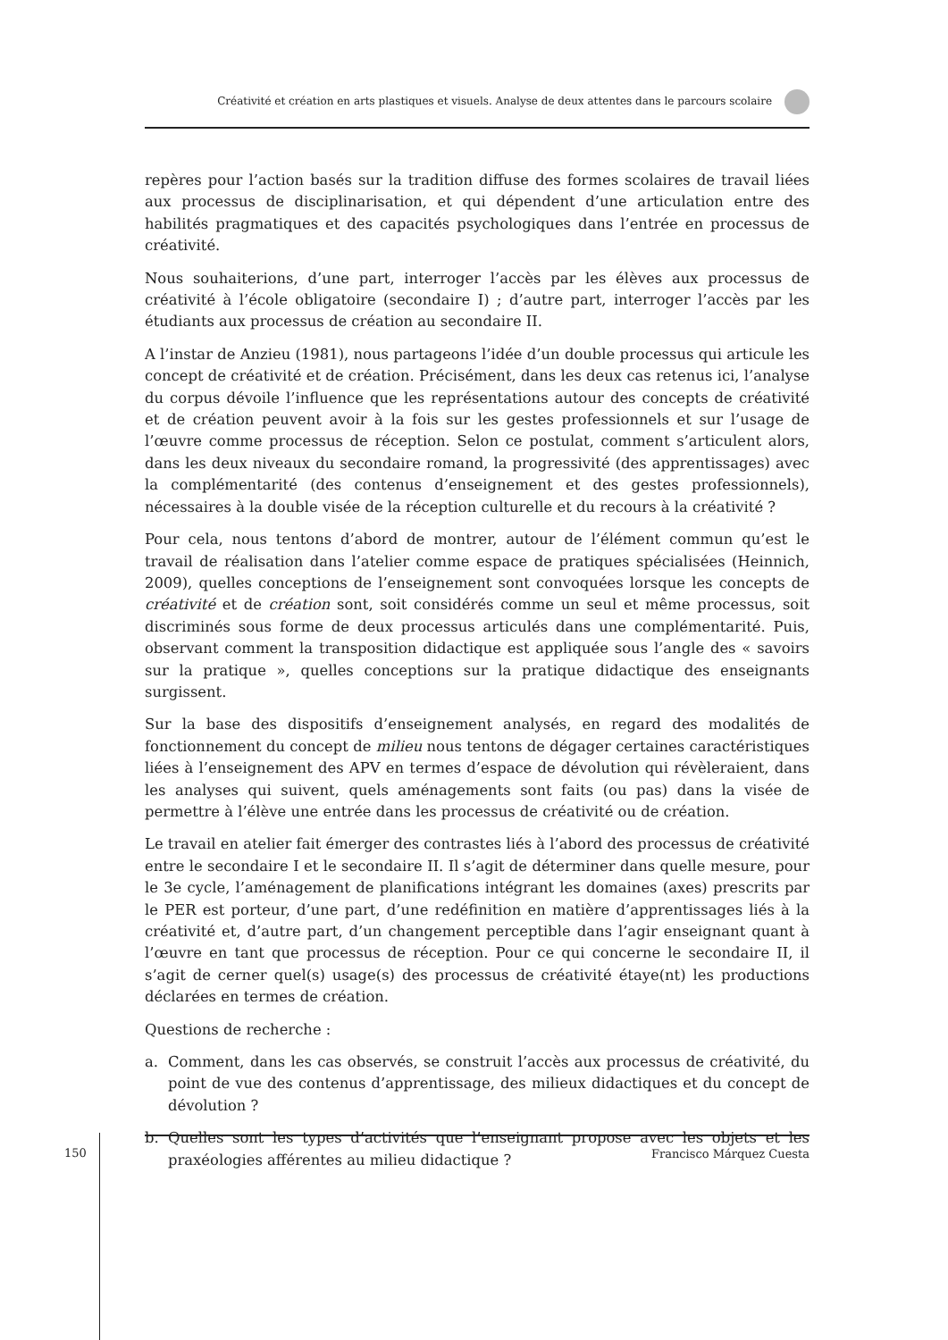Créativité et création en arts plastiques et visuels. Analyse de deux attentes dans le parcours scolaire
repères pour l’action basés sur la tradition diffuse des formes scolaires de travail liées aux processus de disciplinarisation, et qui dépendent d’une articulation entre des habilités pragmatiques et des capacités psychologiques dans l’entrée en processus de créativité.
Nous souhaiterions, d’une part, interroger l’accès par les élèves aux processus de créativité à l’école obligatoire (secondaire I) ; d’autre part, interroger l’accès par les étudiants aux processus de création au secondaire II.
A l’instar de Anzieu (1981), nous partageons l’idée d’un double processus qui articule les concept de créativité et de création. Précisément, dans les deux cas retenus ici, l’analyse du corpus dévoile l’influence que les représentations autour des concepts de créativité et de création peuvent avoir à la fois sur les gestes professionnels et sur l’usage de l’œuvre comme processus de réception. Selon ce postulat, comment s’articulent alors, dans les deux niveaux du secondaire romand, la progressivité (des apprentissages) avec la complémentarité (des contenus d’enseignement et des gestes professionnels), nécessaires à la double visée de la réception culturelle et du recours à la créativité ?
Pour cela, nous tentons d’abord de montrer, autour de l’élément commun qu’est le travail de réalisation dans l’atelier comme espace de pratiques spécialisées (Heinnich, 2009), quelles conceptions de l’enseignement sont convoquées lorsque les concepts de créativité et de création sont, soit considérés comme un seul et même processus, soit discriminés sous forme de deux processus articulés dans une complémentarité. Puis, observant comment la transposition didactique est appliquée sous l’angle des « savoirs sur la pratique », quelles conceptions sur la pratique didactique des enseignants surgissent.
Sur la base des dispositifs d’enseignement analysés, en regard des modalités de fonctionnement du concept de milieu nous tentons de dégager certaines caractéristiques liées à l’enseignement des APV en termes d’espace de dévolution qui révèleraient, dans les analyses qui suivent, quels aménagements sont faits (ou pas) dans la visée de permettre à l’élève une entrée dans les processus de créativité ou de création.
Le travail en atelier fait émerger des contrastes liés à l’abord des processus de créativité entre le secondaire I et le secondaire II. Il s’agit de déterminer dans quelle mesure, pour le 3e cycle, l’aménagement de planifications intégrant les domaines (axes) prescrits par le PER est porteur, d’une part, d’une redéfinition en matière d’apprentissages liés à la créativité et, d’autre part, d’un changement perceptible dans l’agir enseignant quant à l’œuvre en tant que processus de réception. Pour ce qui concerne le secondaire II, il s’agit de cerner quel(s) usage(s) des processus de créativité étaye(nt) les productions déclarées en termes de création.
Questions de recherche :
a. Comment, dans les cas observés, se construit l’accès aux processus de créativité, du point de vue des contenus d’apprentissage, des milieux didactiques et du concept de dévolution ?
b. Quelles sont les types d’activités que l’enseignant propose avec les objets et les praxéologies afférentes au milieu didactique ?
150
Francisco Márquez Cuesta